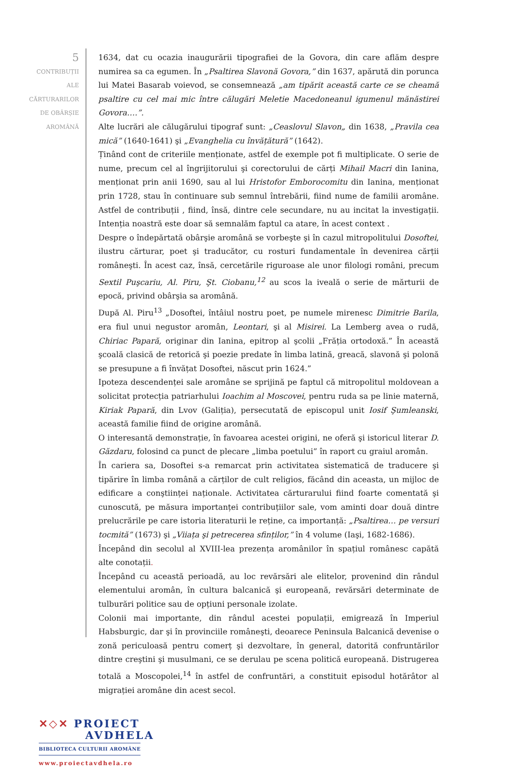5
CONTRIBUȚII
ALE
CĂRTURARILOR
DE OBÂRȘIE
AROMÂNĂ
1634, dat cu ocazia inaugurării tipografiei de la Govora, din care aflăm despre numirea sa ca egumen. În „Psaltirea Slavonă Govora,” din 1637, apărută din porunca lui Matei Basarab voievod, se consemnează „am tipărit această carte ce se cheamă psaltire cu cel mai mic între călugări Meletie Macedoneanul igumenul mănăstirei Govora….”.
Alte lucrări ale călugărului tipograf sunt: „Ceaslovul Slavon„ din 1638, „Pravila cea mică” (1640-1641) şi „Evanghelia cu învățătură” (1642).
Ținând cont de criteriile menționate, astfel de exemple pot fi multiplicate. O serie de nume, precum cel al îngrijitorului şi corectorului de cărți Mihail Macri din Ianina, menționat prin anii 1690, sau al lui Hristofor Emborocomitu din Ianina, menționat prin 1728, stau în continuare sub semnul întrebării, fiind nume de familii aromâne. Astfel de contribuții , fiind, însă, dintre cele secundare, nu au incitat la investigații. Intenția noastră este doar să semnalăm faptul ca atare, în acest context .
Despre o îndepărtată obârşie aromână se vorbeşte şi în cazul mitropolitului Dosoftei, ilustru cărturar, poet şi traducător, cu rosturi fundamentale în devenirea cărții româneşti. În acest caz, însă, cercetările riguroase ale unor filologi români, precum Sextil Puşcariu, Al. Piru, Şt. Ciobanu,<sup>12</sup> au scos la iveală o serie de mărturii de epocă, privind obârşia sa aromână.
După Al. Piru<sup>13</sup> „Dosoftei, întâiul nostru poet, pe numele mirenesc Dimitrie Barila, era fiul unui negustor aromân, Leontari, şi al Misirei. La Lemberg avea o rudă, Chiriac Papară, originar din Ianina, epitrop al şcolii „Frăția ortodoxă.” În această şcoală clasică de retorică şi poezie predate în limba latină, greacă, slavonă şi polonă se presupune a fi învățat Dosoftei, născut prin 1624.”
Ipoteza descendenței sale aromâne se sprijină pe faptul că mitropolitul moldovean a solicitat protecția patriarhului Ioachim al Moscovei, pentru ruda sa pe linie maternă, Kiriak Papară, din Lvov (Galiția), persecutată de episcopul unit Iosif Şumleanski, această familie fiind de origine aromână.
O interesantă demonstrație, în favoarea acestei origini, ne oferă şi istoricul literar D. Găzdaru, folosind ca punct de plecare „limba poetului” în raport cu graiul aromân.
În cariera sa, Dosoftei s-a remarcat prin activitatea sistematică de traducere şi tipărire în limba română a cărților de cult religios, făcând din aceasta, un mijloc de edificare a conştiinței naționale. Activitatea cărturarului fiind foarte comentată şi cunoscută, pe măsura importanței contribuțiilor sale, vom aminti doar două dintre prelucrările pe care istoria literaturii le reține, ca importanță: „Psaltirea… pe versuri tocmită” (1673) şi „Viiața şi petrecerea sfinților,” în 4 volume (Iaşi, 1682-1686).
Începând din secolul al XVIII-lea prezența aromânilor în spațiul românesc capătă alte conotații.
Începând cu această perioadă, au loc revărsări ale elitelor, provenind din rândul elementului aromân, în cultura balcanică şi europeană, revărsări determinate de tulburări politice sau de opțiuni personale izolate.
Colonii mai importante, din rândul acestei populații, emigrează în Imperiul Habsburgic, dar şi în provinciile româneşti, deoarece Peninsula Balcanică devenise o zonă periculoasă pentru comerț şi dezvoltare, în general, datorită confruntărilor dintre creştini şi musulmani, ce se derulau pe scena politică europeană. Distrugerea totală a Moscopolei,<sup>14</sup> în astfel de confruntări, a constituit episodul hotărâtor al migrației aromâne din acest secol.
✕◇✕ PROIECT
AVDHELA
BIBLIOTECA CULTURII AROMÂNE
www.proiectavdhela.ro